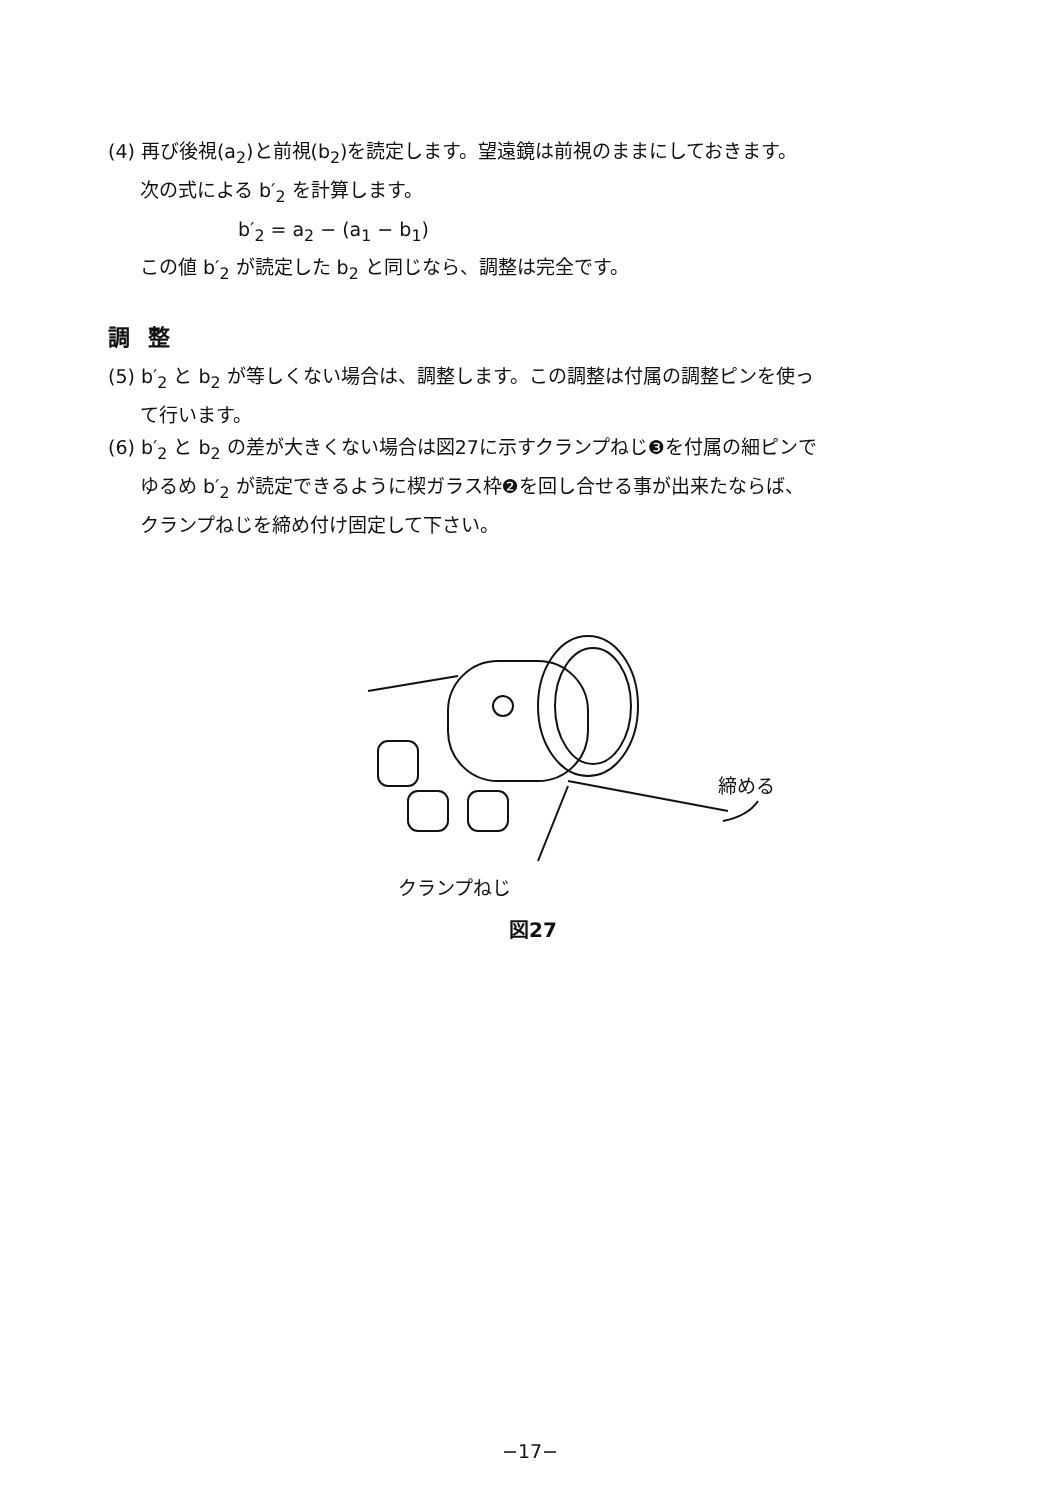(4) 再び後視(a<sub>2</sub>)と前視(b<sub>2</sub>)を読定します。望遠鏡は前視のままにしておきます。
次の式による b′<sub>2</sub> を計算します。
b′<sub>2</sub> = a<sub>2</sub> − (a<sub>1</sub> − b<sub>1</sub>)
この値 b′<sub>2</sub> が読定した b<sub>2</sub> と同じなら、調整は完全です。
調整
(5) b′<sub>2</sub> と b<sub>2</sub> が等しくない場合は、調整します。この調整は付属の調整ピンを使っ
て行います。
(6) b′<sub>2</sub> と b<sub>2</sub> の差が大きくない場合は図27に示すクランプねじ❸を付属の細ピンで
ゆるめ b′<sub>2</sub> が読定できるように楔ガラス枠❷を回し合せる事が出来たならば、
クランプねじを締め付け固定して下さい。
締める
クランプねじ
図27
−17−